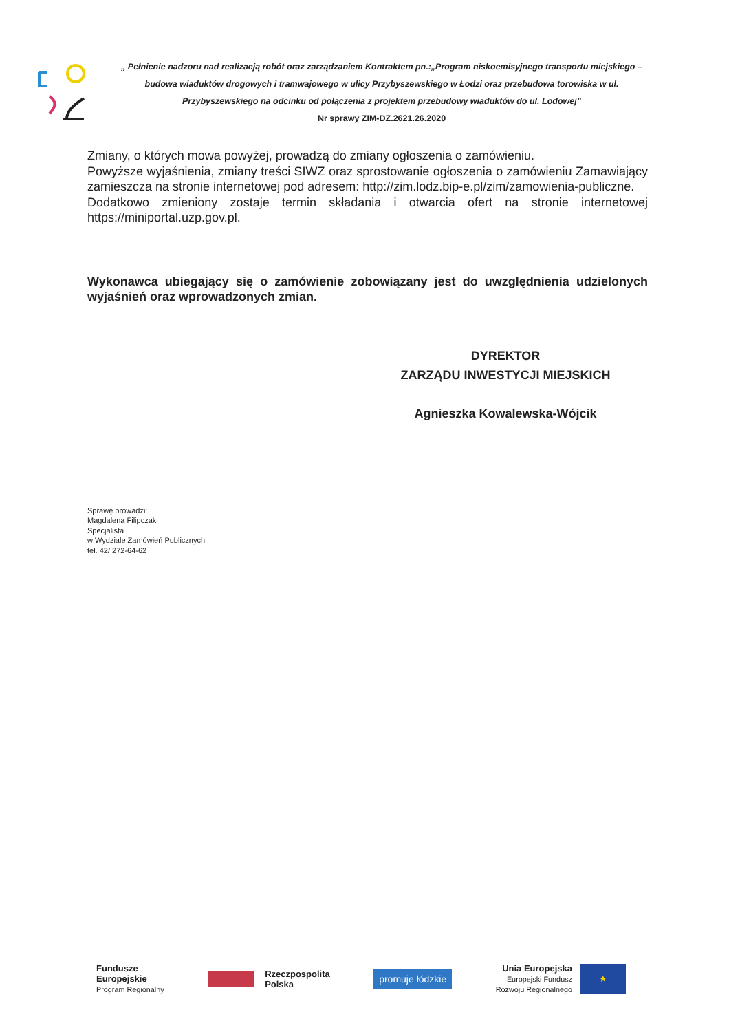„ Pełnienie nadzoru nad realizacją robót oraz zarządzaniem Kontraktem pn.:„Program niskoemisyjnego transportu miejskiego – budowa wiaduktów drogowych i tramwajowego w ulicy Przybyszewskiego w Łodzi oraz przebudowa torowiska w ul. Przybyszewskiego na odcinku od połączenia z projektem przebudowy wiaduktów do ul. Lodowej”
Nr sprawy ZIM-DZ.2621.26.2020
Zmiany, o których mowa powyżej, prowadzą do zmiany ogłoszenia o zamówieniu.
Powyższe wyjaśnienia, zmiany treści SIWZ oraz sprostowanie ogłoszenia o zamówieniu Zamawiający zamieszcza na stronie internetowej pod adresem: http://zim.lodz.bip-e.pl/zim/zamowienia-publiczne.
Dodatkowo zmieniony zostaje termin składania i otwarcia ofert na stronie internetowej https://miniportal.uzp.gov.pl.
Wykonawca ubiegający się o zamówienie zobowiązany jest do uwzględnienia udzielonych wyjaśnień oraz wprowadzonych zmian.
DYREKTOR
ZARZĄDU INWESTYCJI MIEJSKICH
Agnieszka Kowalewska-Wójcik
Sprawę prowadzi:
Magdalena Filipczak
Specjalista
w Wydziale Zamówień Publicznych
tel. 42/ 272-64-62
Fundusze
Europejskie
Program Regionalny
Rzeczpospolita
Polska
promuje łódzkie
Unia Europejska
Europejski Fundusz
Rozwoju Regionalnego ★